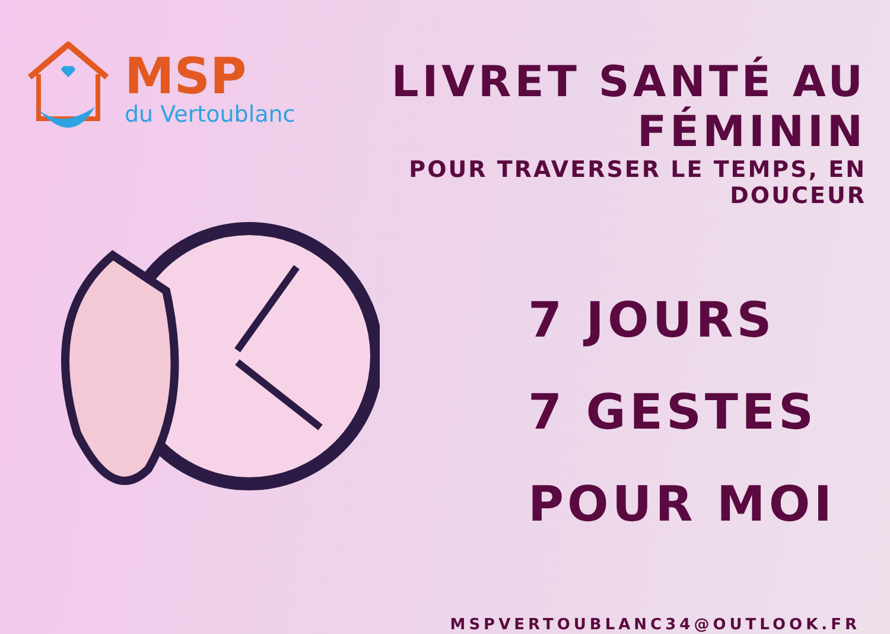MSP
du Vertoublanc
LIVRET SANTÉ AU FÉMININ
POUR TRAVERSER LE TEMPS, EN DOUCEUR
7 JOURS
7 GESTES
POUR MOI
MSPVERTOUBLANC34@OUTLOOK.FR